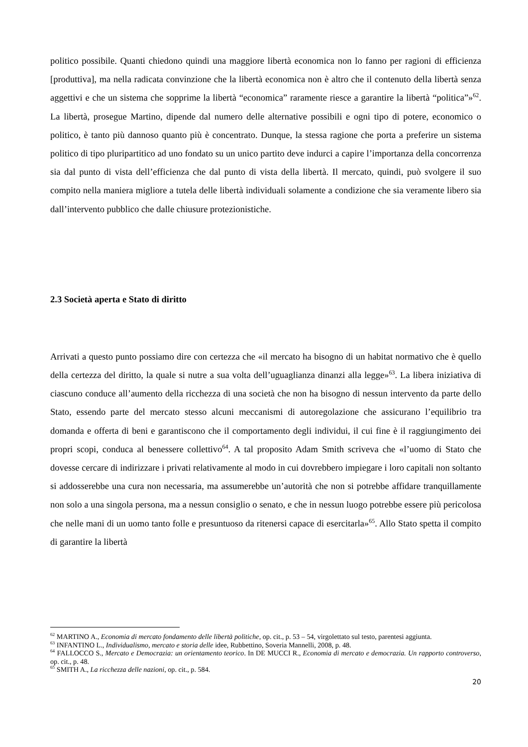politico possibile. Quanti chiedono quindi una maggiore libertà economica non lo fanno per ragioni di efficienza [produttiva], ma nella radicata convinzione che la libertà economica non è altro che il contenuto della libertà senza aggettivi e che un sistema che sopprime la libertà “economica” raramente riesce a garantire la libertà “politica”»<sup>62</sup>. La libertà, prosegue Martino, dipende dal numero delle alternative possibili e ogni tipo di potere, economico o politico, è tanto più dannoso quanto più è concentrato. Dunque, la stessa ragione che porta a preferire un sistema politico di tipo pluripartitico ad uno fondato su un unico partito deve indurci a capire l’importanza della concorrenza sia dal punto di vista dell’efficienza che dal punto di vista della libertà. Il mercato, quindi, può svolgere il suo compito nella maniera migliore a tutela delle libertà individuali solamente a condizione che sia veramente libero sia dall’intervento pubblico che dalle chiusure protezionistiche.
2.3 Società aperta e Stato di diritto
Arrivati a questo punto possiamo dire con certezza che «il mercato ha bisogno di un habitat normativo che è quello della certezza del diritto, la quale si nutre a sua volta dell’uguaglianza dinanzi alla legge»<sup>63</sup>. La libera iniziativa di ciascuno conduce all’aumento della ricchezza di una società che non ha bisogno di nessun intervento da parte dello Stato, essendo parte del mercato stesso alcuni meccanismi di autoregolazione che assicurano l’equilibrio tra domanda e offerta di beni e garantiscono che il comportamento degli individui, il cui fine è il raggiungimento dei propri scopi, conduca al benessere collettivo<sup>64</sup>. A tal proposito Adam Smith scriveva che «l’uomo di Stato che dovesse cercare di indirizzare i privati relativamente al modo in cui dovrebbero impiegare i loro capitali non soltanto si addosserebbe una cura non necessaria, ma assumerebbe un’autorità che non si potrebbe affidare tranquillamente non solo a una singola persona, ma a nessun consiglio o senato, e che in nessun luogo potrebbe essere più pericolosa che nelle mani di un uomo tanto folle e presuntuoso da ritenersi capace di esercitarla»<sup>65</sup>. Allo Stato spetta il compito di garantire la libertà
<sup>62</sup> MARTINO A., Economia di mercato fondamento delle libertà politiche, op. cit., p. 53 – 54, virgolettato sul testo, parentesi aggiunta.
<sup>63</sup> INFANTINO L., Individualismo, mercato e storia delle idee, Rubbettino, Soveria Mannelli, 2008, p. 48.
<sup>64</sup> FALLOCCO S., Mercato e Democrazia: un orientamento teorico. In DE MUCCI R., Economia di mercato e democrazia. Un rapporto controverso, op. cit., p. 48.
<sup>65</sup> SMITH A., La ricchezza delle nazioni, op. cit., p. 584.
20